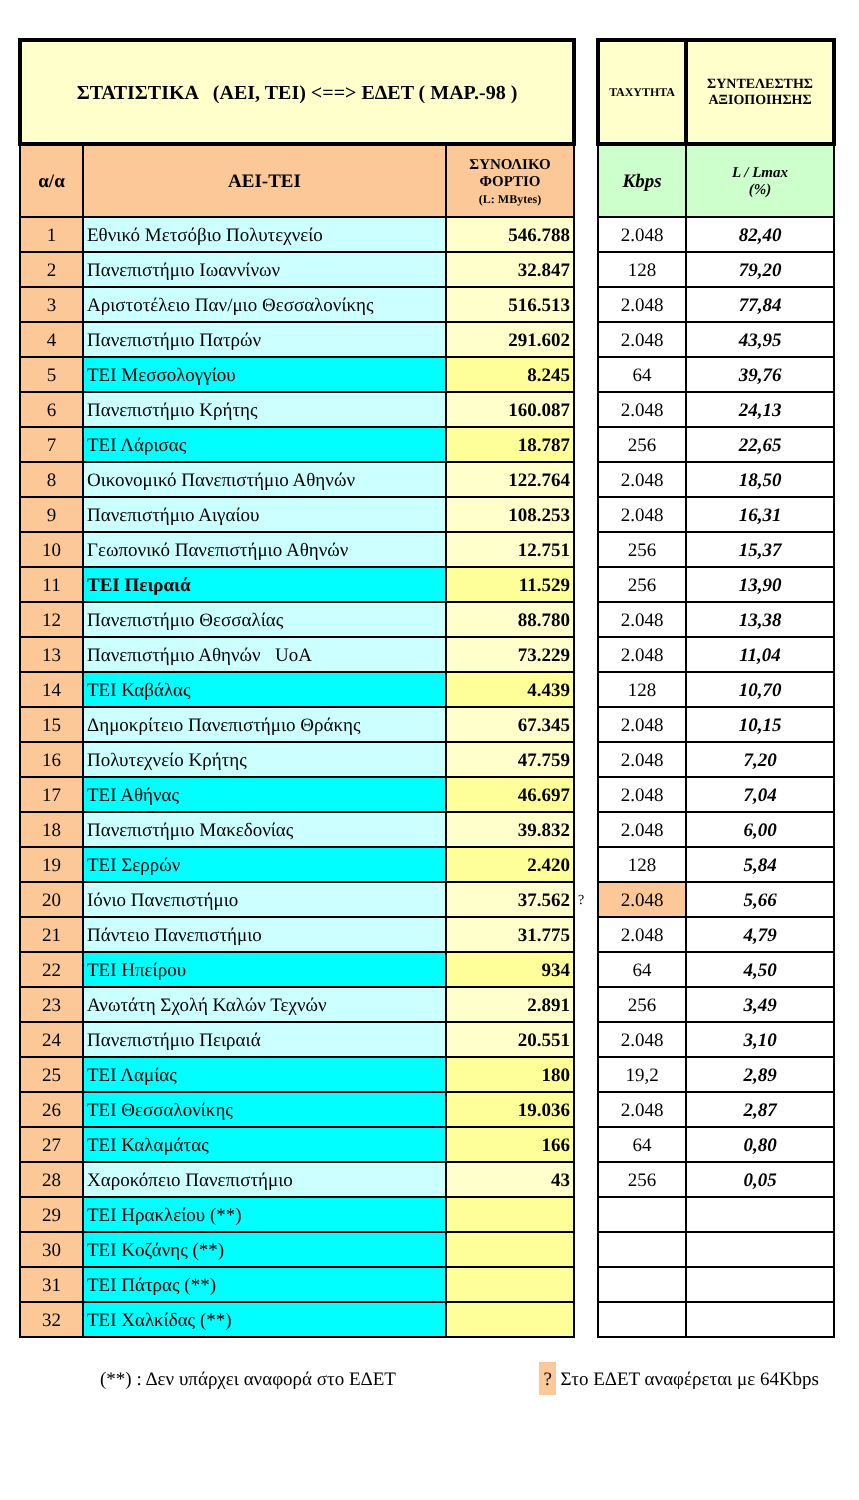| ΣΤΑΤΙΣΤΙΚΑ (ΑΕΙ, ΤΕΙ) <==> ΕΔΕΤ ( ΜΑΡ.-98 ) | | | | ΤΑΧΥΤΗΤΑ | ΣΥΝΤΕΛΕΣΤΗΣ ΑΞΙΟΠΟΙΗΣΗΣ |
| α/α | ΑΕΙ-ΤΕΙ | ΣΥΝΟΛΙΚΟ ΦΟΡΤΙΟ (L: MBytes) | | Kbps | L / Lmax (%) |
| 1 | Εθνικό Μετσόβιο Πολυτεχνείο | 546.788 | | 2.048 | 82,40 |
| 2 | Πανεπιστήμιο Ιωαννίνων | 32.847 | | 128 | 79,20 |
| 3 | Αριστοτέλειο Παν/μιο Θεσσαλονίκης | 516.513 | | 2.048 | 77,84 |
| 4 | Πανεπιστήμιο Πατρών | 291.602 | | 2.048 | 43,95 |
| 5 | ΤΕΙ Μεσσολογγίου | 8.245 | | 64 | 39,76 |
| 6 | Πανεπιστήμιο Κρήτης | 160.087 | | 2.048 | 24,13 |
| 7 | ΤΕΙ Λάρισας | 18.787 | | 256 | 22,65 |
| 8 | Οικονομικό Πανεπιστήμιο Αθηνών | 122.764 | | 2.048 | 18,50 |
| 9 | Πανεπιστήμιο Αιγαίου | 108.253 | | 2.048 | 16,31 |
| 10 | Γεωπονικό Πανεπιστήμιο Αθηνών | 12.751 | | 256 | 15,37 |
| 11 | ΤΕΙ Πειραιά | 11.529 | | 256 | 13,90 |
| 12 | Πανεπιστήμιο Θεσσαλίας | 88.780 | | 2.048 | 13,38 |
| 13 | Πανεπιστήμιο Αθηνών UoA | 73.229 | | 2.048 | 11,04 |
| 14 | ΤΕΙ Καβάλας | 4.439 | | 128 | 10,70 |
| 15 | Δημοκρίτειο Πανεπιστήμιο Θράκης | 67.345 | | 2.048 | 10,15 |
| 16 | Πολυτεχνείο Κρήτης | 47.759 | | 2.048 | 7,20 |
| 17 | ΤΕΙ Αθήνας | 46.697 | | 2.048 | 7,04 |
| 18 | Πανεπιστήμιο Μακεδονίας | 39.832 | | 2.048 | 6,00 |
| 19 | ΤΕΙ Σερρών | 2.420 | | 128 | 5,84 |
| 20 | Ιόνιο Πανεπιστήμιο | 37.562 | ? | 2.048 | 5,66 |
| 21 | Πάντειο Πανεπιστήμιο | 31.775 | | 2.048 | 4,79 |
| 22 | ΤΕΙ Ηπείρου | 934 | | 64 | 4,50 |
| 23 | Ανωτάτη Σχολή Καλών Τεχνών | 2.891 | | 256 | 3,49 |
| 24 | Πανεπιστήμιο Πειραιά | 20.551 | | 2.048 | 3,10 |
| 25 | ΤΕΙ Λαμίας | 180 | | 19,2 | 2,89 |
| 26 | ΤΕΙ Θεσσαλονίκης | 19.036 | | 2.048 | 2,87 |
| 27 | ΤΕΙ Καλαμάτας | 166 | | 64 | 0,80 |
| 28 | Χαροκόπειο Πανεπιστήμιο | 43 | | 256 | 0,05 |
| 29 | ΤΕΙ Ηρακλείου (**) | | | | |
| 30 | ΤΕΙ Κοζάνης (**) | | | | |
| 31 | ΤΕΙ Πάτρας (**) | | | | |
| 32 | ΤΕΙ Χαλκίδας (**) | | | | |
(**) : Δεν υπάρχει αναφορά στο ΕΔΕΤ
? Στο ΕΔΕΤ αναφέρεται με 64Kbps